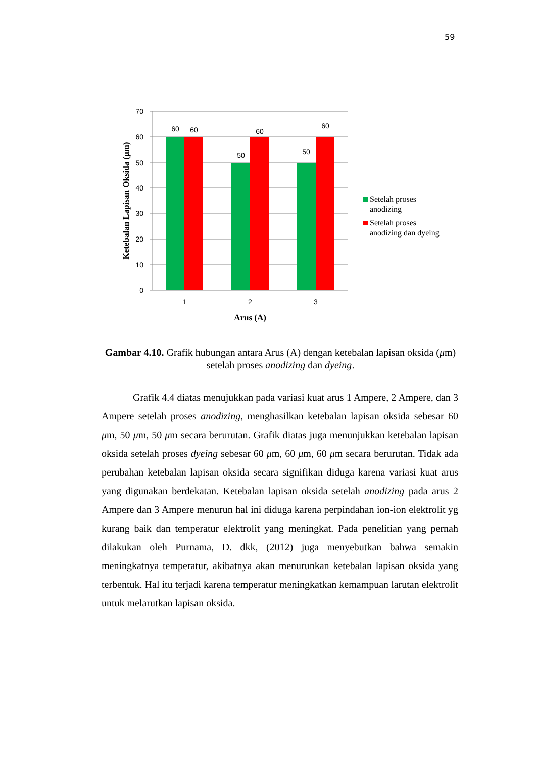59
70
60
50
40
30
20
10
0
60
60
50
60
50
60
1
2
3
Arus (A)
Ketebalan Lapisan Oksida (μm)
Setelah proses
anodizing
Setelah proses
anodizing dan dyeing
Gambar 4.10. Grafik hubungan antara Arus (A) dengan ketebalan lapisan oksida (μm) setelah proses anodizing dan dyeing.
Grafik 4.4 diatas menujukkan pada variasi kuat arus 1 Ampere, 2 Ampere, dan 3 Ampere setelah proses anodizing, menghasilkan ketebalan lapisan oksida sebesar 60 μm, 50 μm, 50 μm secara berurutan. Grafik diatas juga menunjukkan ketebalan lapisan oksida setelah proses dyeing sebesar 60 μm, 60 μm, 60 μm secara berurutan. Tidak ada perubahan ketebalan lapisan oksida secara signifikan diduga karena variasi kuat arus yang digunakan berdekatan. Ketebalan lapisan oksida setelah anodizing pada arus 2 Ampere dan 3 Ampere menurun hal ini diduga karena perpindahan ion-ion elektrolit yg kurang baik dan temperatur elektrolit yang meningkat. Pada penelitian yang pernah dilakukan oleh Purnama, D. dkk, (2012) juga menyebutkan bahwa semakin meningkatnya temperatur, akibatnya akan menurunkan ketebalan lapisan oksida yang terbentuk. Hal itu terjadi karena temperatur meningkatkan kemampuan larutan elektrolit untuk melarutkan lapisan oksida.